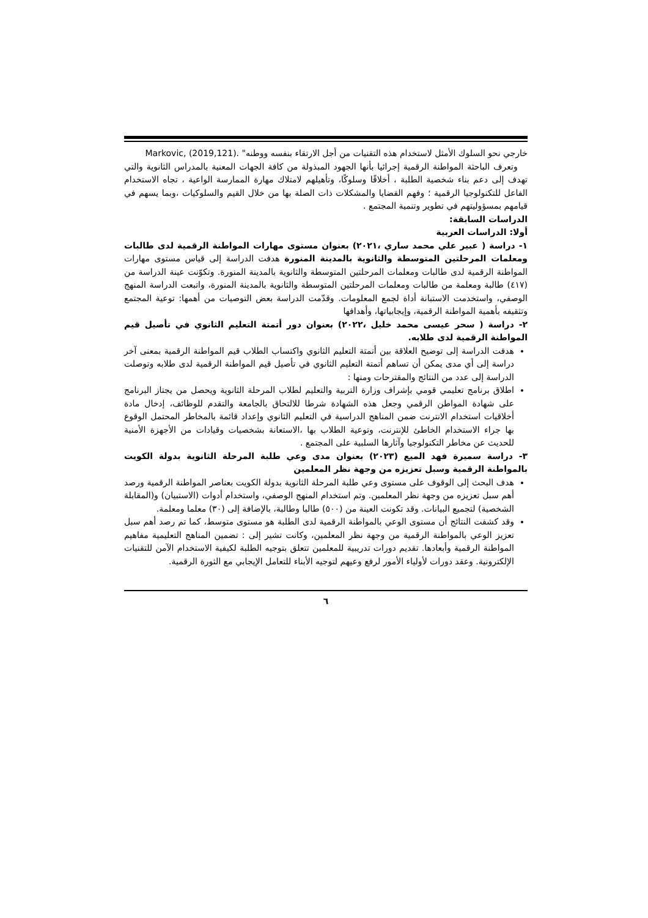خارجي نحو السلوك الأمثل لاستخدام هذه التقنيات من أجل الارتقاء بنفسه ووطنه" Markovic, (2019,121).
وتعرف الباحثة المواطنة الرقمية إجرائيا بأنها الجهود المبذولة من كافة الجهات المعنية بالمدراس الثانوية والتي تهدف إلى دعم بناء شخصية الطلبة ، أخلاقًا وسلوكًا، وتأهيلهم لامتلاك مهارة الممارسة الواعية ، تجاه الاستخدام الفاعل للتكنولوجيا الرقمية ؛ وفهم القضايا والمشكلات ذات الصلة بها من خلال القيم والسلوكيات ،وبما يسهم في قيامهم بمسؤوليتهم في تطوير وتنمية المجتمع .
الدراسات السابقة:
أولا: الدراسات العربية
١- دراسة ( عبير علي محمد ساري ،٢٠٢١) بعنوان مستوى مهارات المواطنة الرقمية لدى طالبات ومعلمات المرحلتين المتوسطة والثانوية بالمدينة المنورة هدفت الدراسة إلى قياس مستوى مهارات المواطنة الرقمية لدى طالبات ومعلمات المرحلتين المتوسطة والثانوية بالمدينة المنورة. وتكوّنت عينة الدراسة من (٤١٧) طالبة ومعلمة من طالبات ومعلمات المرحلتين المتوسطة والثانوية بالمدينة المنورة، واتبعت الدراسة المنهج الوصفي، واستخدمت الاستبانة أداة لجمع المعلومات. وقدّمت الدراسة بعض التوصيات من أهمها: توعية المجتمع وتثقيفه بأهمية المواطنة الرقمية، وإيجابياتها، وأهدافها
٢- دراسة ( سحر عيسى محمد خليل ،٢٠٢٢) بعنوان دور أتمتة التعليم الثانوي في تأصيل قيم المواطنة الرقمية لدى طلابه.
هدفت الدراسة إلى توضيح العلاقة بين أتمتة التعليم الثانوي واكتساب الطلاب قيم المواطنة الرقمية بمعنى آخر دراسة إلى أي مدى يمكن أن تساهم أتمتة التعليم الثانوي في تأصيل قيم المواطنة الرقمية لدى طلابه وتوصلت الدراسة إلى عدد من النتائج والمقترحات ومنها :
اطلاق برنامج تعليمي قومي بإشراف وزارة التربية والتعليم لطلاب المرحلة الثانوية ويحصل من يجتاز البرنامج على شهادة المواطن الرقمي وجعل هذه الشهادة شرطا للالتحاق بالجامعة والتقدم للوظائف، إدخال مادة أخلاقيات استخدام الانترنت ضمن المناهج الدراسية في التعليم الثانوي وإعداد قائمة بالمخاطر المحتمل الوقوع بها جراء الاستخدام الخاطئ للإنترنت، وتوعية الطلاب بها ،الاستعانة بشخصيات وقيادات من الأجهزة الأمنية للحديث عن مخاطر التكنولوجيا وآثارها السلبية على المجتمع .
٣- دراسة سميرة فهد الميع (٢٠٢٣) بعنوان مدى وعي طلبة المرحلة الثانوية بدولة الكويت بالمواطنة الرقمية وسبل تعزيزه من وجهة نظر المعلمين
هدف البحث إلى الوقوف على مستوى وعي طلبة المرحلة الثانوية بدولة الكويت بعناصر المواطنة الرقمية ورصد أهم سبل تعزيزه من وجهة نظر المعلمين. وتم استخدام المنهج الوصفي، واستخدام أدوات (الاستبيان) و(المقابلة الشخصية) لتجميع البيانات. وقد تكونت العينة من (٥٠٠) طالبا وطالبة، بالإضافة إلى (٣٠) معلما ومعلمة.
وقد كشفت النتائج أن مستوى الوعي بالمواطنة الرقمية لدى الطلبة هو مستوى متوسط، كما تم رصد أهم سبل تعزيز الوعي بالمواطنة الرقمية من وجهة نظر المعلمين، وكانت تشير إلى : تضمين المناهج التعليمية مفاهيم المواطنة الرقمية وأبعادها. تقديم دورات تدريبية للمعلمين تتعلق بتوجيه الطلبة لكيفية الاستخدام الآمن للتقنيات الإلكترونية. وعقد دورات لأولياء الأمور لرفع وعيهم لتوجيه الأبناء للتعامل الإيجابي مع الثورة الرقمية.
٦